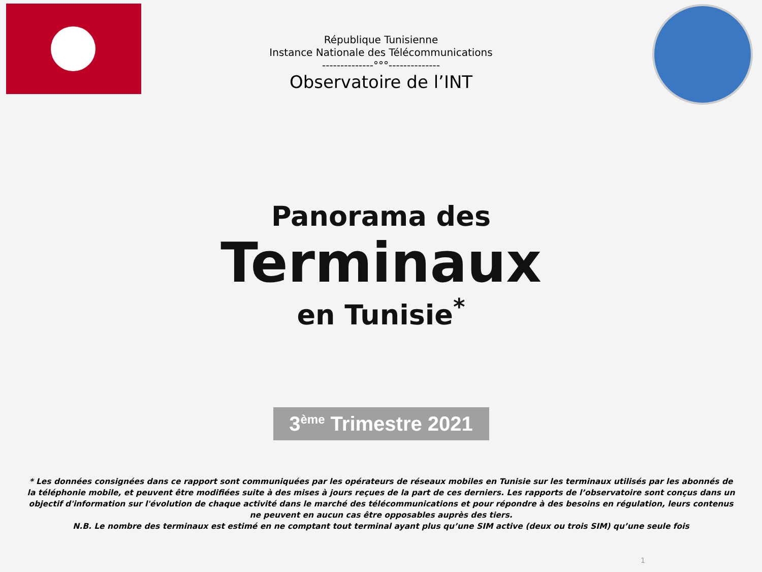République Tunisienne
Instance Nationale des Télécommunications
--------------°°°--------------
Observatoire de l’INT
Panorama des
Terminaux
en Tunisie<sup>*</sup>
3<sup>ème</sup> Trimestre 2021
* Les données consignées dans ce rapport sont communiquées par les opérateurs de réseaux mobiles en Tunisie sur les terminaux utilisés par les abonnés de la téléphonie mobile, et peuvent être modifiées suite à des mises à jours reçues de la part de ces derniers. Les rapports de l’observatoire sont conçus dans un objectif d'information sur l'évolution de chaque activité dans le marché des télécommunications et pour répondre à des besoins en régulation, leurs contenus ne peuvent en aucun cas être opposables auprès des tiers.
N.B. Le nombre des terminaux est estimé en ne comptant tout terminal ayant plus qu’une SIM active (deux ou trois SIM) qu’une seule fois
1